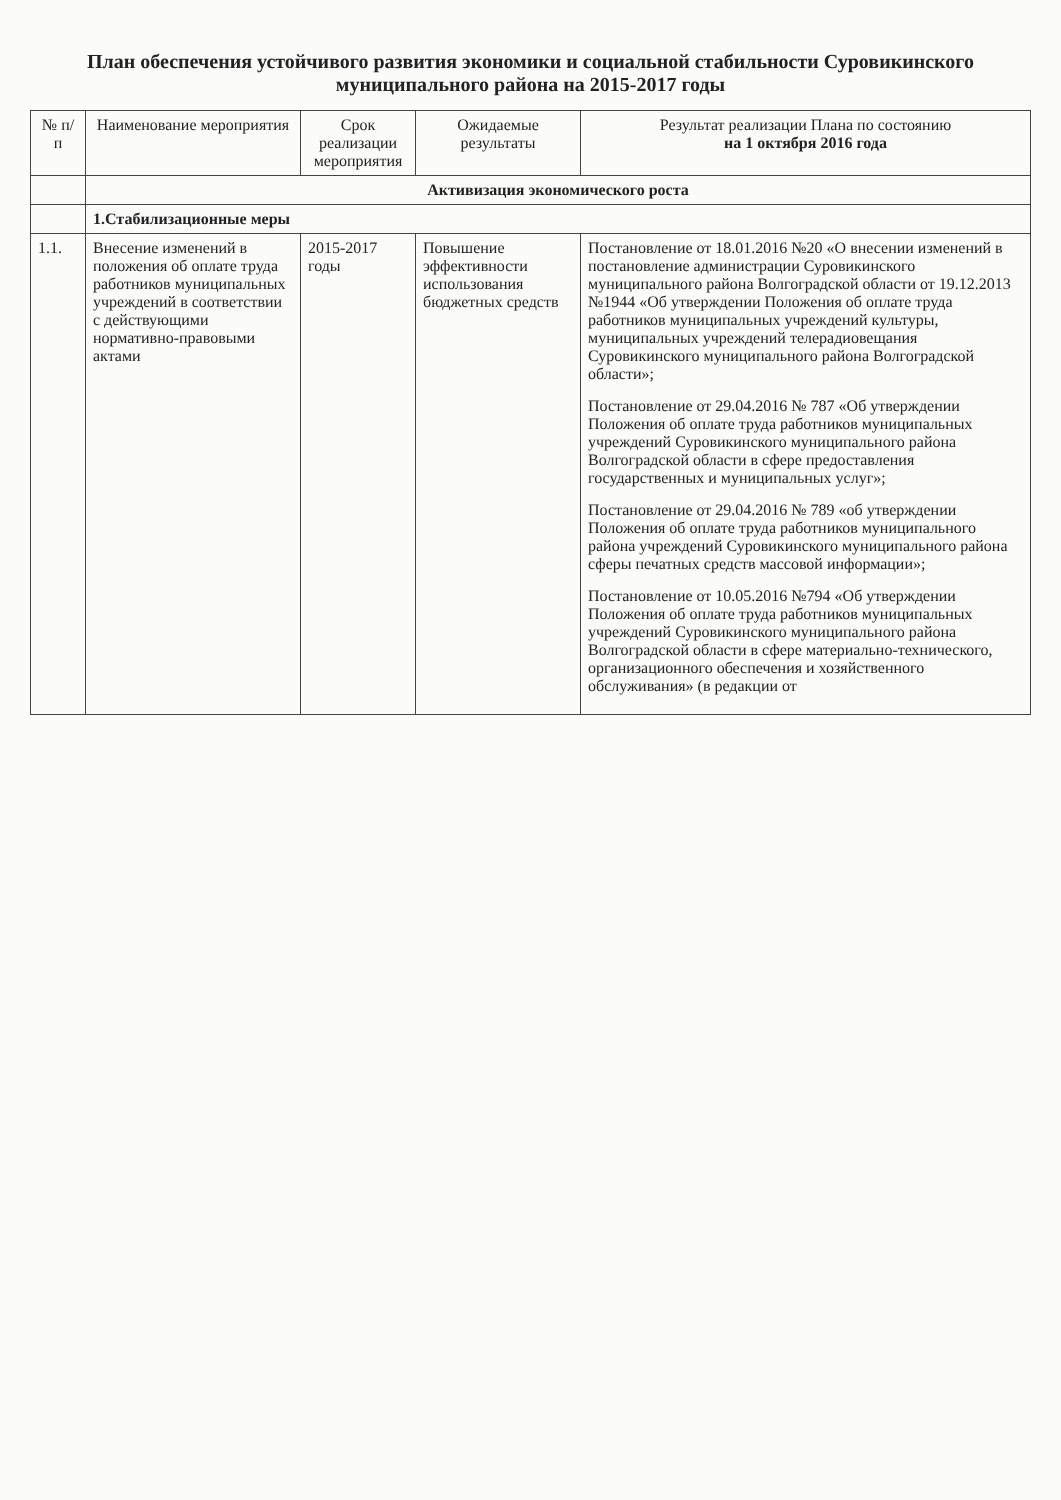План обеспечения устойчивого развития экономики и социальной стабильности Суровикинского муниципального района на 2015-2017 годы
| № п/п | Наименование мероприятия | Срок реализации мероприятия | Ожидаемые результаты | Результат реализации Плана по состоянию на 1 октября 2016 года |
| --- | --- | --- | --- | --- |
| | Активизация экономического роста | | | |
| | 1.Стабилизационные меры | | | |
| 1.1. | Внесение изменений в положения об оплате труда работников муниципальных учреждений в соответствии с действующими нормативно-правовыми актами | 2015-2017 годы | Повышение эффективности использования бюджетных средств | Постановление от 18.01.2016 №20 «О внесении изменений в постановление администрации Суровикинского муниципального района Волгоградской области от 19.12.2013 №1944 «Об утверждении Положения об оплате труда работников муниципальных учреждений культуры, муниципальных учреждений телерадиовещания Суровикинского муниципального района Волгоградской области»; Постановление от 29.04.2016 № 787 «Об утверждении Положения об оплате труда работников муниципальных учреждений Суровикинского муниципального района Волгоградской области в сфере предоставления государственных и муниципальных услуг»; Постановление от 29.04.2016 № 789 «об утверждении Положения об оплате труда работников муниципального района учреждений Суровикинского муниципального района сферы печатных средств массовой информации»; Постановление от 10.05.2016 №794 «Об утверждении Положения об оплате труда работников муниципальных учреждений Суровикинского муниципального района Волгоградской области в сфере материально-технического, организационного обеспечения и хозяйственного обслуживания» (в редакции от |